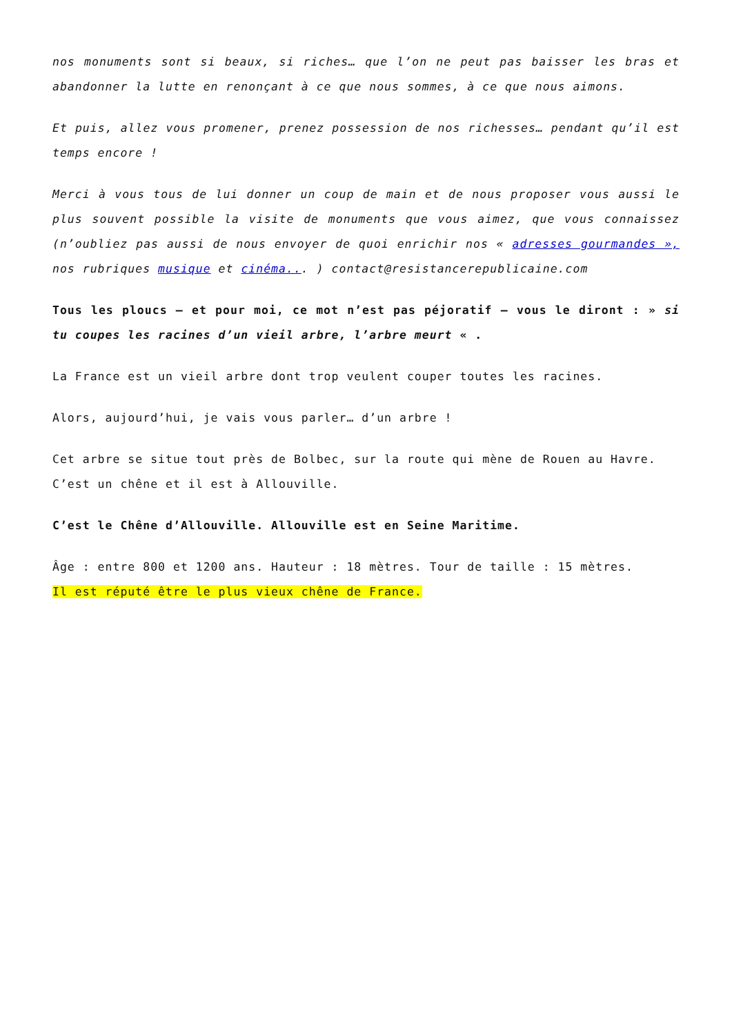nos monuments sont si beaux, si riches… que l’on ne peut pas baisser les bras et abandonner la lutte en renonçant à ce que nous sommes, à ce que nous aimons.
Et puis, allez vous promener, prenez possession de nos richesses… pendant qu’il est temps encore !
Merci à vous tous de lui donner un coup de main et de nous proposer vous aussi le plus souvent possible la visite de monuments que vous aimez, que vous connaissez (n’oubliez pas aussi de nous envoyer de quoi enrichir nos « adresses gourmandes », nos rubriques musique et cinéma... ) contact@resistancerepublicaine.com
Tous les ploucs – et pour moi, ce mot n’est pas péjoratif – vous le diront : » si tu coupes les racines d’un vieil arbre, l’arbre meurt « .
La France est un vieil arbre dont trop veulent couper toutes les racines.
Alors, aujourd’hui, je vais vous parler… d’un arbre !
Cet arbre se situe tout près de Bolbec, sur la route qui mène de Rouen au Havre.
C’est un chêne et il est à Allouville.
C’est le Chêne d’Allouville. Allouville est en Seine Maritime.
Âge : entre 800 et 1200 ans. Hauteur : 18 mètres. Tour de taille : 15 mètres.
Il est réputé être le plus vieux chêne de France.